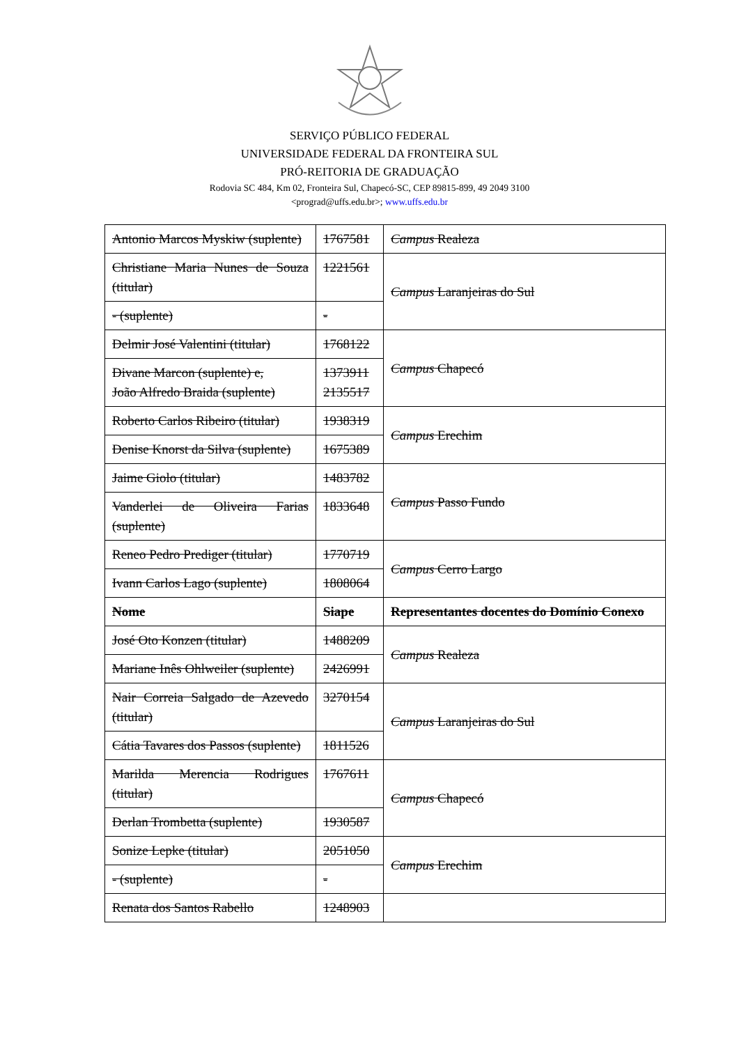SERVIÇO PÚBLICO FEDERAL
UNIVERSIDADE FEDERAL DA FRONTEIRA SUL
PRÓ-REITORIA DE GRADUAÇÃO
Rodovia SC 484, Km 02, Fronteira Sul, Chapecó-SC, CEP 89815-899, 49 2049 3100
<prograd@uffs.edu.br>; www.uffs.edu.br
| Antonio Marcos Myskiw (suplente) | 1767581 | Campus Realeza |
| Christiane Maria Nunes de Souza (titular) | 1221561 | Campus Laranjeiras do Sul |
| - (suplente) | - | |
| Delmir José Valentini (titular) | 1768122 | Campus Chapecó |
| Divane Marcon (suplente) e, João Alfredo Braida (suplente) | 1373911 2135517 | |
| Roberto Carlos Ribeiro (titular) | 1938319 | Campus Erechim |
| Denise Knorst da Silva (suplente) | 1675389 | |
| Jaime Giolo (titular) | 1483782 | Campus Passo Fundo |
| Vanderlei de Oliveira Farias (suplente) | 1833648 | |
| Reneo Pedro Prediger (titular) | 1770719 | Campus Cerro Largo |
| Ivann Carlos Lago (suplente) | 1808064 | |
| Nome | Siape | Representantes docentes do Domínio Conexo |
| José Oto Konzen (titular) | 1488209 | Campus Realeza |
| Mariane Inês Ohlweiler (suplente) | 2426991 | |
| Nair Correia Salgado de Azevedo (titular) | 3270154 | Campus Laranjeiras do Sul |
| Cátia Tavares dos Passos (suplente) | 1811526 | |
| Marilda Merencia Rodrigues (titular) | 1767611 | Campus Chapecó |
| Derlan Trombetta (suplente) | 1930587 | |
| Sonize Lepke (titular) | 2051050 | Campus Erechim |
| - (suplente) | - | |
| Renata dos Santos Rabello | 1248903 | |